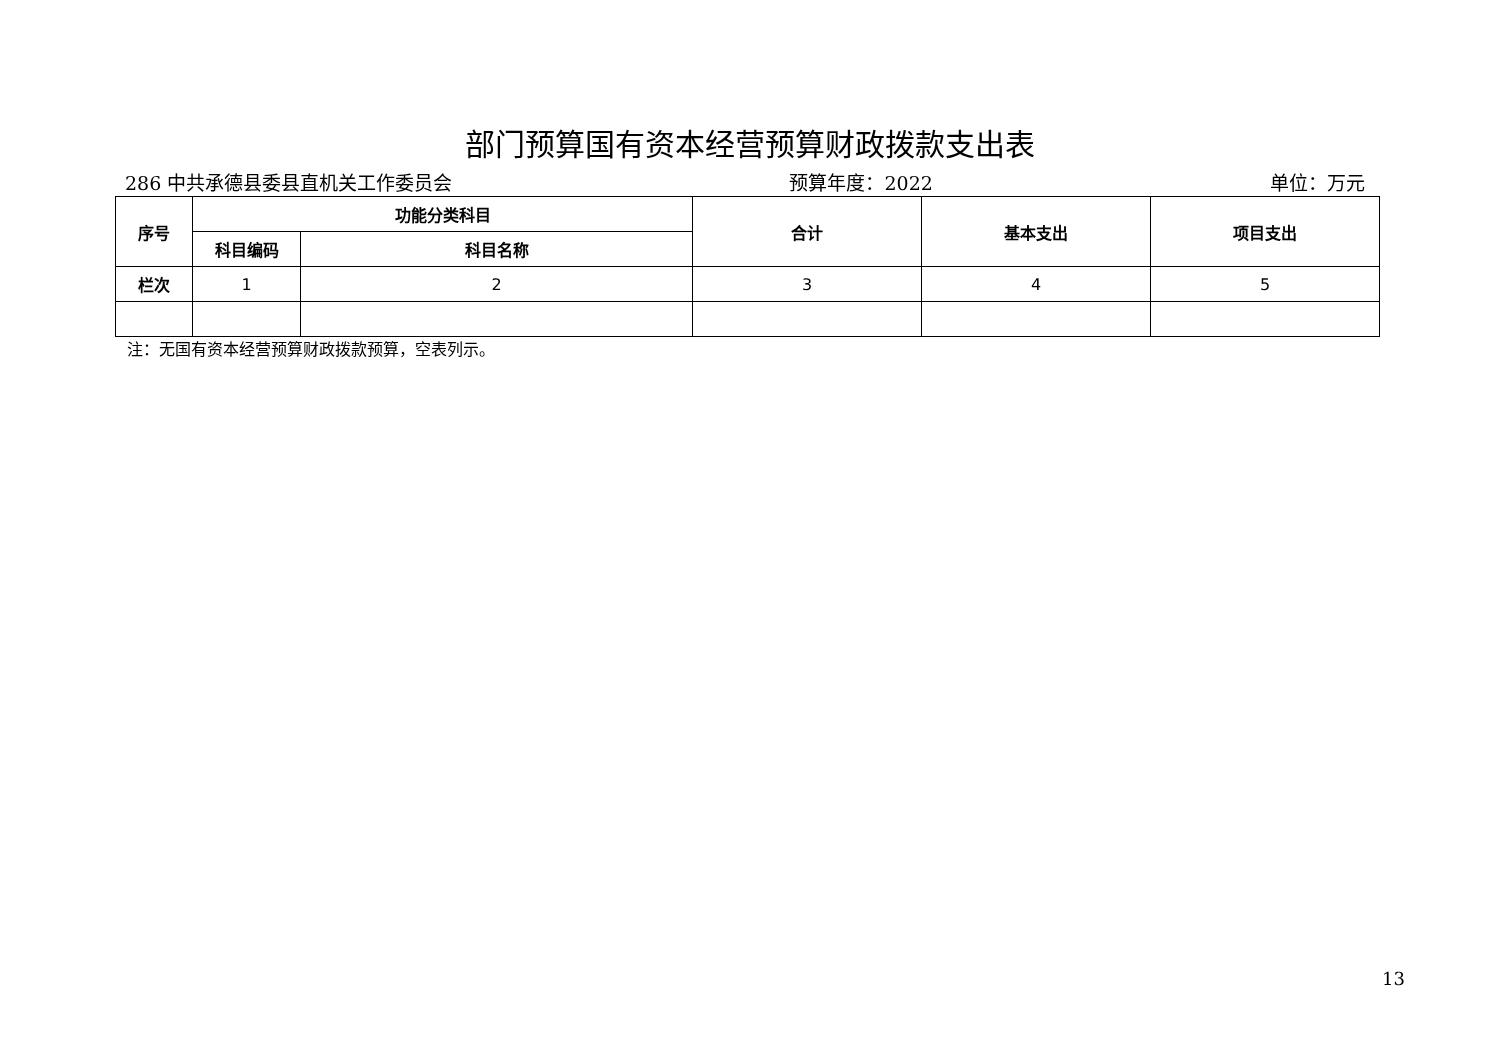部门预算国有资本经营预算财政拨款支出表
286 中共承德县委县直机关工作委员会 预算年度：2022 单位：万元
| 序号 | 功能分类科目 | | 合计 | 基本支出 | 项目支出 |
| --- | --- | --- | --- | --- | --- |
| | 科目编码 | 科目名称 | | | |
| 栏次 | 1 | 2 | 3 | 4 | 5 |
注：无国有资本经营预算财政拨款预算，空表列示。
13